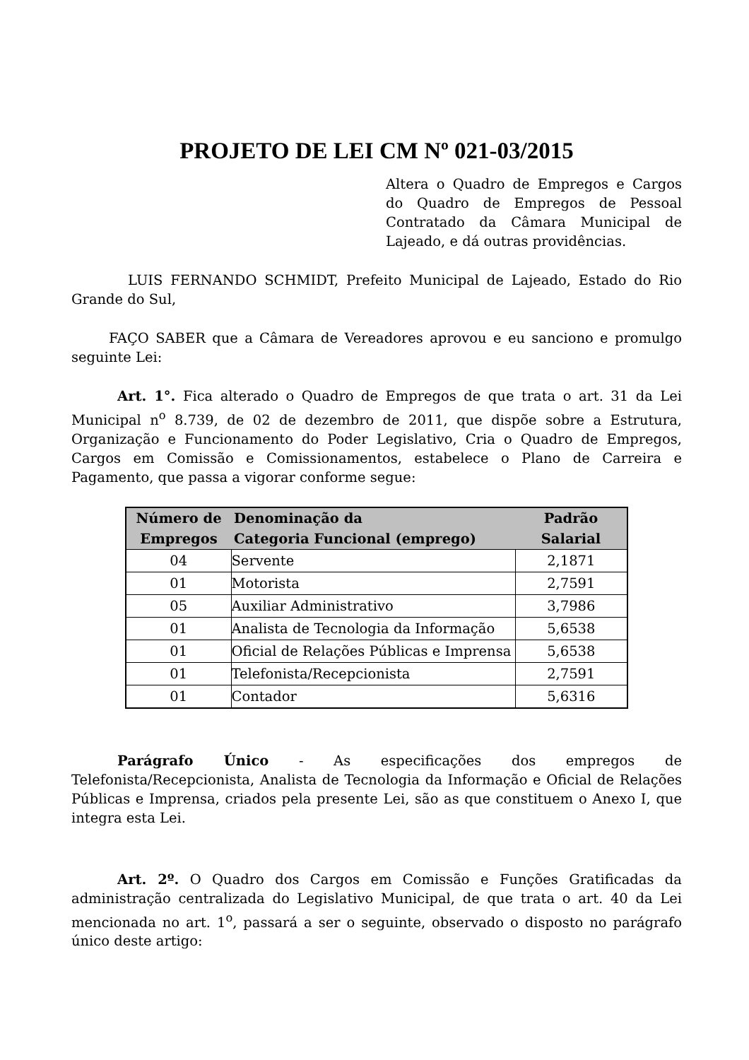PROJETO DE LEI CM Nº 021-03/2015
Altera o Quadro de Empregos e Cargos do Quadro de Empregos de Pessoal Contratado da Câmara Municipal de Lajeado, e dá outras providências.
LUIS FERNANDO SCHMIDT, Prefeito Municipal de Lajeado, Estado do Rio Grande do Sul,
FAÇO SABER que a Câmara de Vereadores aprovou e eu sanciono e promulgo seguinte Lei:
Art. 1°. Fica alterado o Quadro de Empregos de que trata o art. 31 da Lei Municipal n<sup>o</sup> 8.739, de 02 de dezembro de 2011, que dispõe sobre a Estrutura, Organização e Funcionamento do Poder Legislativo, Cria o Quadro de Empregos, Cargos em Comissão e Comissionamentos, estabelece o Plano de Carreira e Pagamento, que passa a vigorar conforme segue:
| Número de Empregos | Denominação da Categoria Funcional (emprego) | Padrão Salarial |
| --- | --- | --- |
| 04 | Servente | 2,1871 |
| 01 | Motorista | 2,7591 |
| 05 | Auxiliar Administrativo | 3,7986 |
| 01 | Analista de Tecnologia da Informação | 5,6538 |
| 01 | Oficial de Relações Públicas e Imprensa | 5,6538 |
| 01 | Telefonista/Recepcionista | 2,7591 |
| 01 | Contador | 5,6316 |
Parágrafo Único - As especificações dos empregos de Telefonista/Recepcionista, Analista de Tecnologia da Informação e Oficial de Relações Públicas e Imprensa, criados pela presente Lei, são as que constituem o Anexo I, que integra esta Lei.
Art. 2º. O Quadro dos Cargos em Comissão e Funções Gratificadas da administração centralizada do Legislativo Municipal, de que trata o art. 40 da Lei mencionada no art. 1<sup>o</sup>, passará a ser o seguinte, observado o disposto no parágrafo único deste artigo: